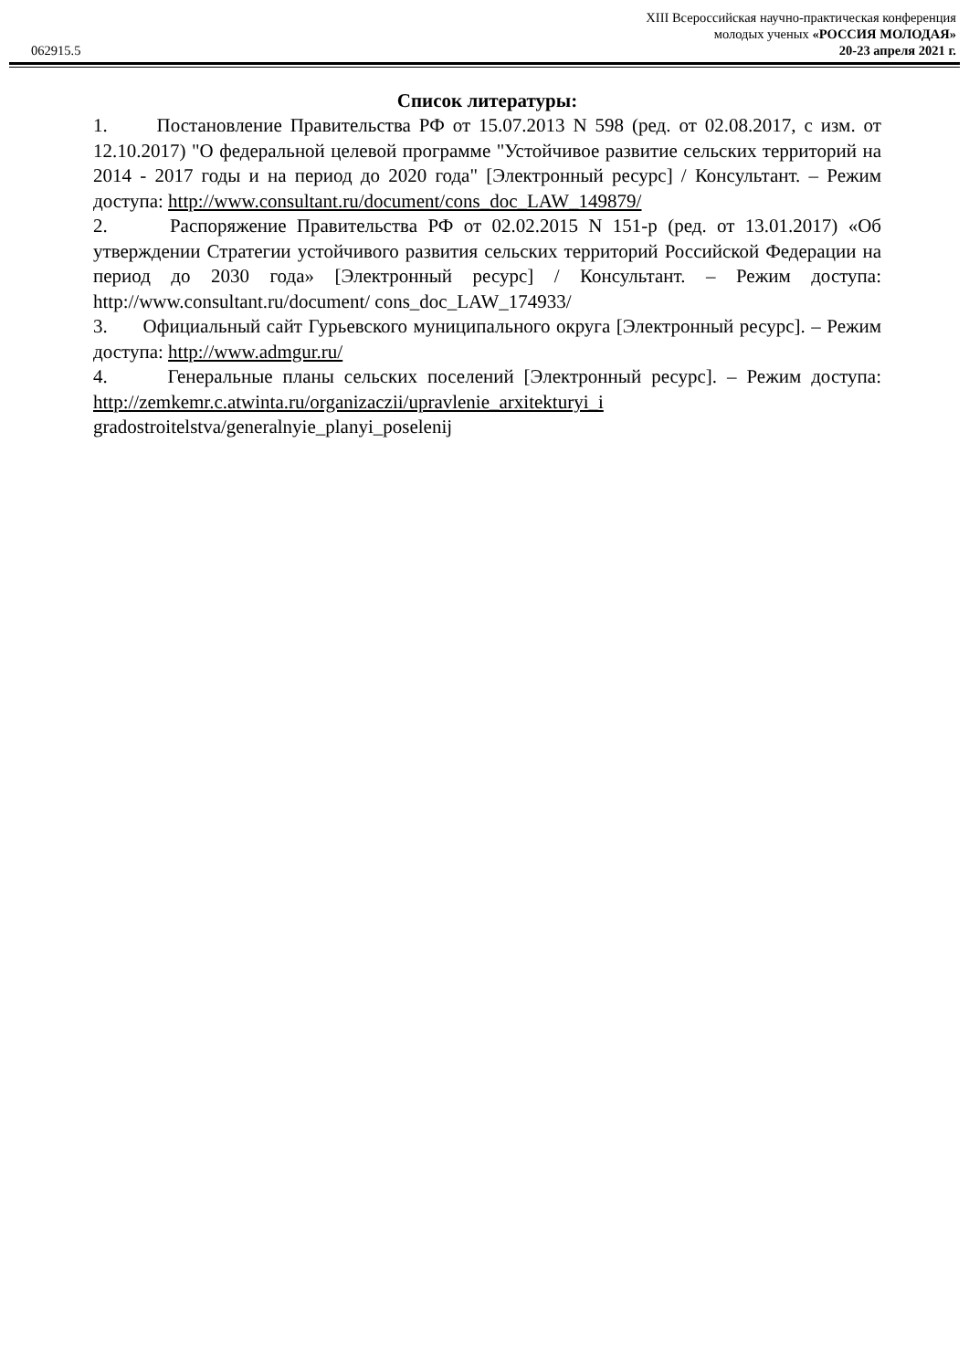XIII Всероссийская научно-практическая конференция
молодых ученых «РОССИЯ МОЛОДАЯ»
062915.5 20-23 апреля 2021 г.
Список литературы:
1. Постановление Правительства РФ от 15.07.2013 N 598 (ред. от 02.08.2017, с изм. от 12.10.2017) "О федеральной целевой программе "Устойчивое развитие сельских территорий на 2014 - 2017 годы и на период до 2020 года" [Электронный ресурс] / Консультант. – Режим доступа: http://www.consultant.ru/document/cons_doc_LAW_149879/
2. Распоряжение Правительства РФ от 02.02.2015 N 151-р (ред. от 13.01.2017) «Об утверждении Стратегии устойчивого развития сельских территорий Российской Федерации на период до 2030 года» [Электронный ресурс] / Консультант. – Режим доступа: http://www.consultant.ru/document/ cons_doc_LAW_174933/
3. Официальный сайт Гурьевского муниципального округа [Электронный ресурс]. – Режим доступа: http://www.admgur.ru/
4. Генеральные планы сельских поселений [Электронный ресурс]. – Режим доступа: http://zemkemr.c.atwinta.ru/organizaczii/upravlenie_arxitekturyi_i gradostroitelstva/generalnyie_planyi_poselenij